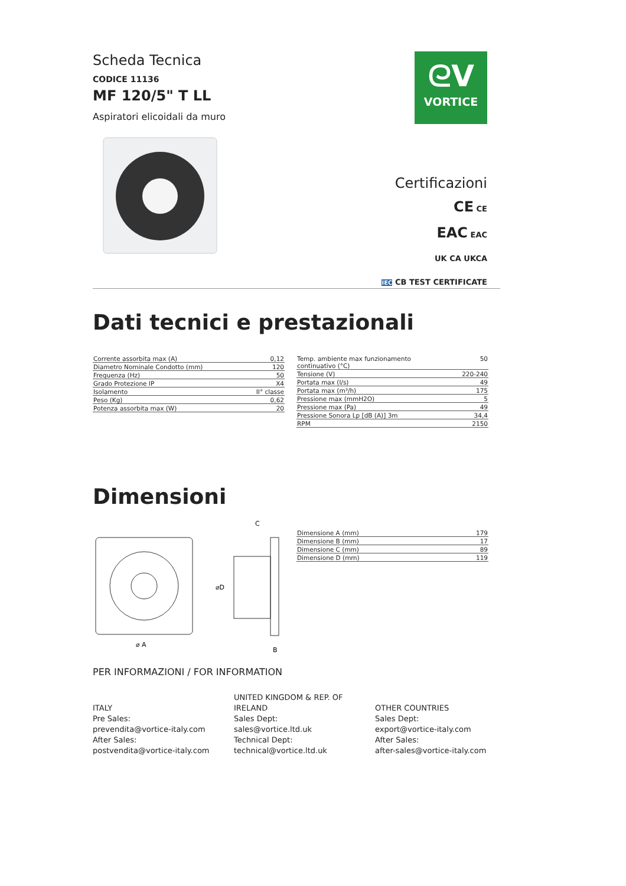Scheda Tecnica
CODICE 11136
MF 120/5" T LL
Aspiratori elicoidali da muro
ᘓV
VORTICE
Certificazioni
CE CE
EAC EAC
UK CA UKCA
IEC CB TEST CERTIFICATE
Dati tecnici e prestazionali
| Corrente assorbita max (A) | 0,12 |
| Diametro Nominale Condotto (mm) | 120 |
| Frequenza (Hz) | 50 |
| Grado Protezione IP | X4 |
| Isolamento | II° classe |
| Peso (Kg) | 0,62 |
| Potenza assorbita max (W) | 20 |
| Temp. ambiente max funzionamento continuativo (°C) | 50 |
| Tensione (V) | 220-240 |
| Portata max (l/s) | 49 |
| Portata max (m³/h) | 175 |
| Pressione max (mmH2O) | 5 |
| Pressione max (Pa) | 49 |
| Pressione Sonora Lp [dB (A)] 3m | 34,4 |
| RPM | 2150 |
Dimensioni
C
⌀ A
⌀D
B
| Dimensione A (mm) | 179 |
| Dimensione B (mm) | 17 |
| Dimensione C (mm) | 89 |
| Dimensione D (mm) | 119 |
PER INFORMAZIONI / FOR INFORMATION
ITALY
Pre Sales:
prevendita@vortice-italy.com
After Sales:
postvendita@vortice-italy.com
UNITED KINGDOM & REP. OF IRELAND
Sales Dept:
sales@vortice.ltd.uk
Technical Dept:
technical@vortice.ltd.uk
OTHER COUNTRIES
Sales Dept:
export@vortice-italy.com
After Sales:
after-sales@vortice-italy.com